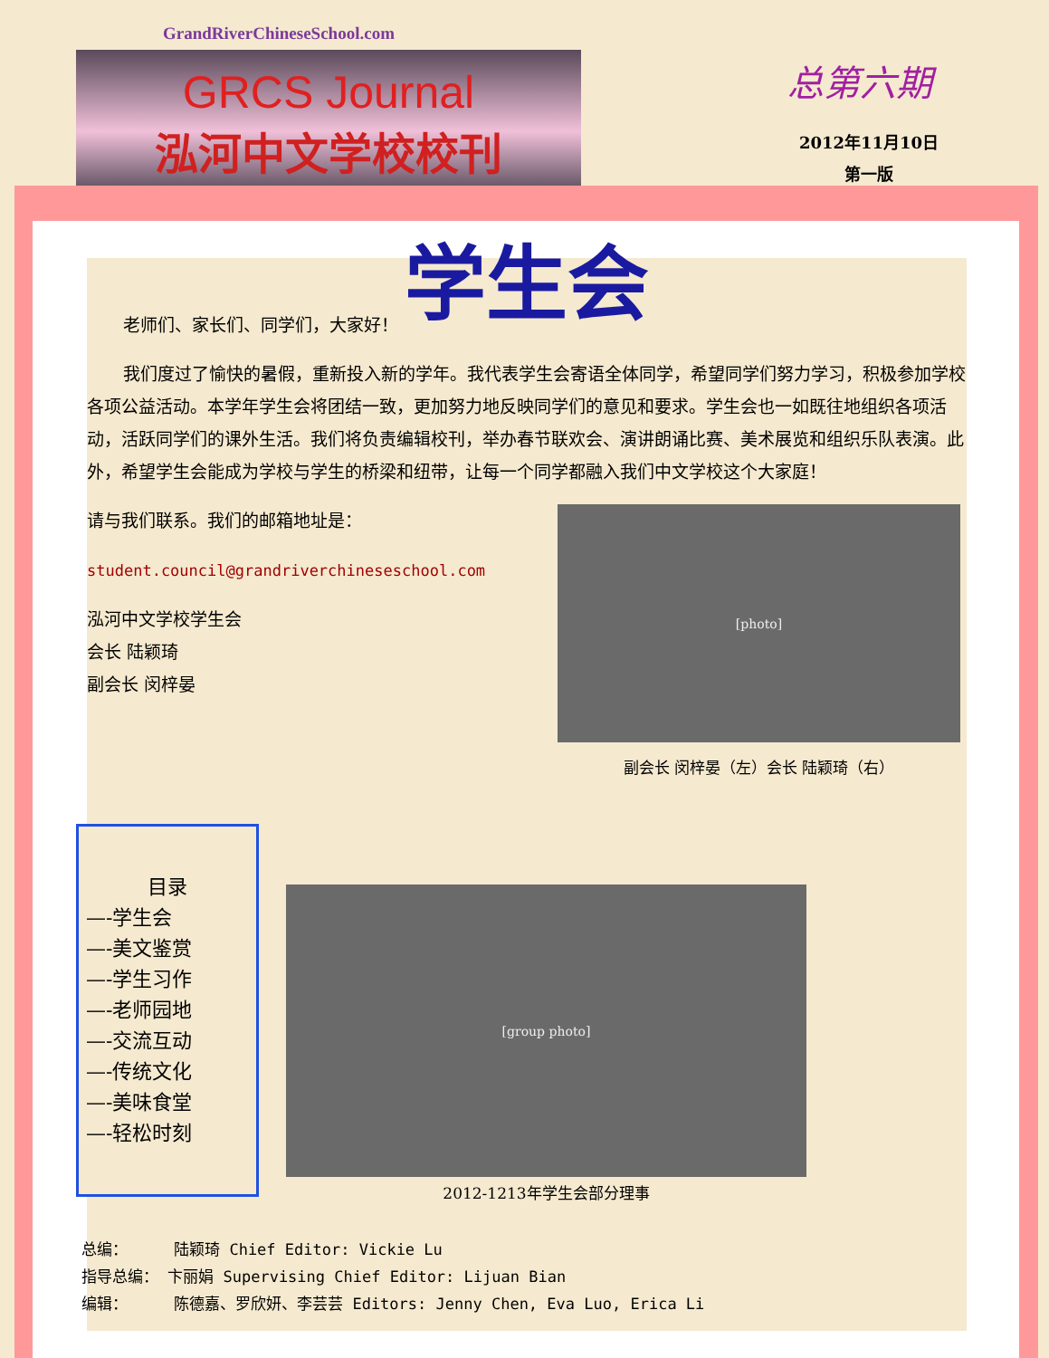GrandRiverChineseSchool.com
GRCS Journal
泓河中文学校校刊
总第六期
2012年11月10日
第一版
学生会
老师们、家长们、同学们，大家好！
我们度过了愉快的暑假，重新投入新的学年。我代表学生会寄语全体同学，希望同学们努力学习，积极参加学校各项公益活动。本学年学生会将团结一致，更加努力地反映同学们的意见和要求。学生会也一如既往地组织各项活动，活跃同学们的课外生活。我们将负责编辑校刊，举办春节联欢会、演讲朗诵比赛、美术展览和组织乐队表演。此外，希望学生会能成为学校与学生的桥梁和纽带，让每一个同学都融入我们中文学校这个大家庭！
请与我们联系。我们的邮箱地址是：
student.council@grandriverchineseschool.com
泓河中文学校学生会
会长 陆颖琦
副会长 闵梓晏
[photo]
副会长 闵梓晏（左）会长 陆颖琦（右）
目录
—-学生会
—-美文鉴赏
—-学生习作
—-老师园地
—-交流互动
—-传统文化
—-美味食堂
—-轻松时刻
[group photo]
2012-1213年学生会部分理事
总编： 陆颖琦 Chief Editor: Vickie Lu
指导总编： 卞丽娟 Supervising Chief Editor: Lijuan Bian
编辑： 陈德嘉、罗欣妍、李芸芸 Editors: Jenny Chen, Eva Luo, Erica Li